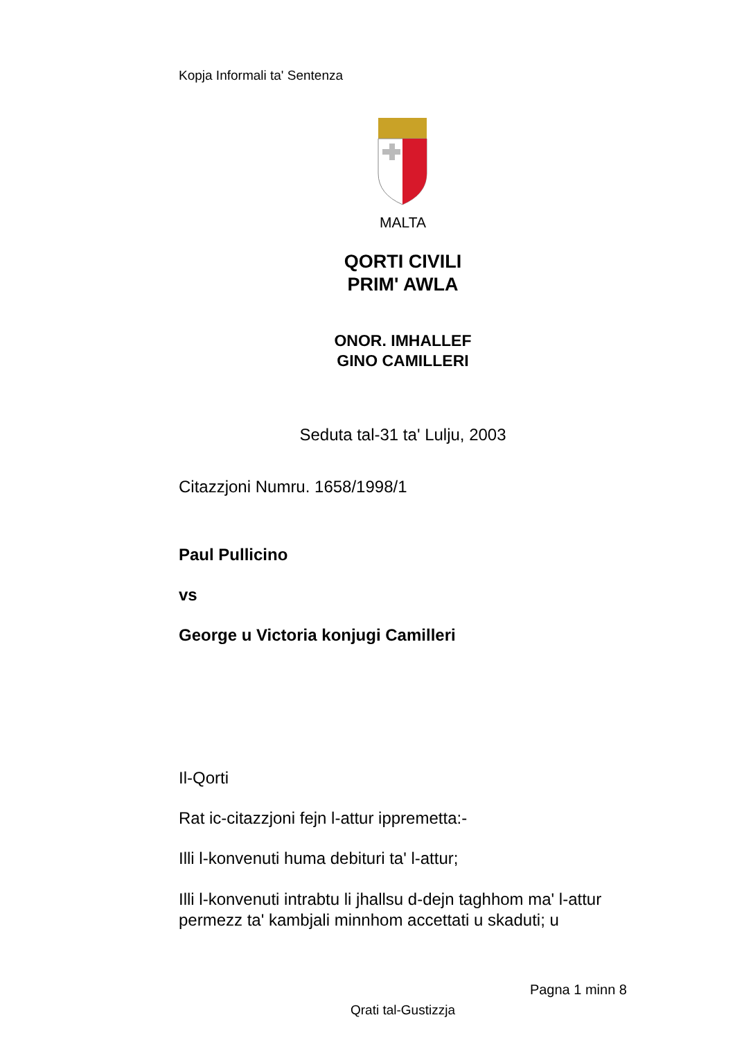Kopja Informali ta' Sentenza
MALTA
QORTI CIVILI
PRIM' AWLA
ONOR. IMHALLEF
GINO CAMILLERI
Seduta tal-31 ta' Lulju, 2003
Citazzjoni Numru. 1658/1998/1
Paul Pullicino
vs
George u Victoria konjugi Camilleri
Il-Qorti
Rat ic-citazzjoni fejn l-attur ippremetta:-
Illi l-konvenuti huma debituri ta' l-attur;
Illi l-konvenuti intrabtu li jhallsu d-dejn taghhom ma' l-attur permezz ta' kambjali minnhom accettati u skaduti; u
Pagna 1 minn 8
Qrati tal-Gustizzja